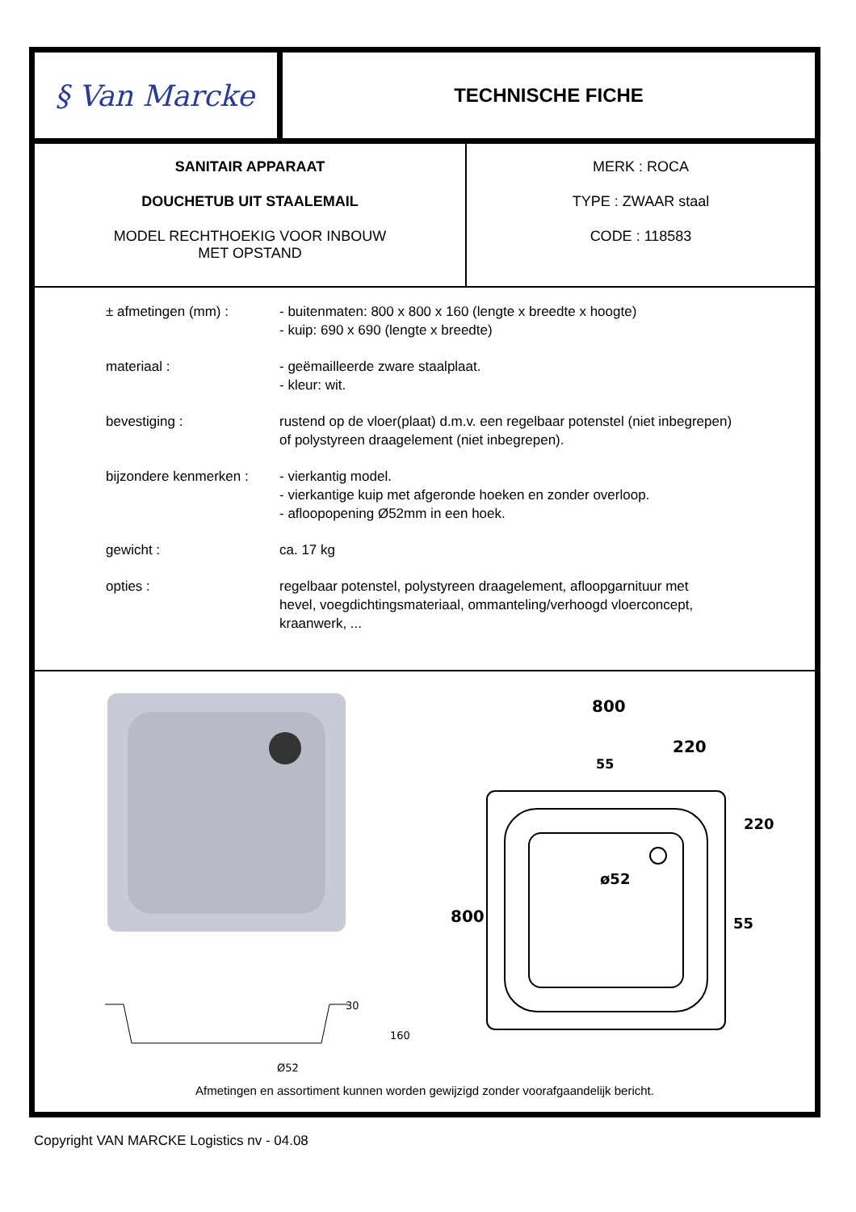§ Van Marcke
TECHNISCHE FICHE
SANITAIR APPARAAT
DOUCHETUB UIT STAALEMAIL
MODEL RECHTHOEKIG VOOR INBOUW
MET OPSTAND
MERK : ROCA
TYPE : ZWAAR staal
CODE : 118583
| ± afmetingen (mm) : | - buitenmaten: 800 x 800 x 160 (lengte x breedte x hoogte) - kuip: 690 x 690 (lengte x breedte) |
| materiaal : | - geëmailleerde zware staalplaat. - kleur: wit. |
| bevestiging : | rustend op de vloer(plaat) d.m.v. een regelbaar potenstel (niet inbegrepen) of polystyreen draagelement (niet inbegrepen). |
| bijzondere kenmerken : | - vierkantig model. - vierkantige kuip met afgeronde hoeken en zonder overloop. - afloopopening Ø52mm in een hoek. |
| gewicht : | ca. 17 kg |
| opties : | regelbaar potenstel, polystyreen draagelement, afloopgarnituur met hevel, voegdichtingsmateriaal, ommanteling/verhoogd vloerconcept, kraanwerk, ... |
30
160
Ø52
800
220
ø52
55
220
800
55
Afmetingen en assortiment kunnen worden gewijzigd zonder voorafgaandelijk bericht.
Copyright VAN MARCKE Logistics nv - 04.08